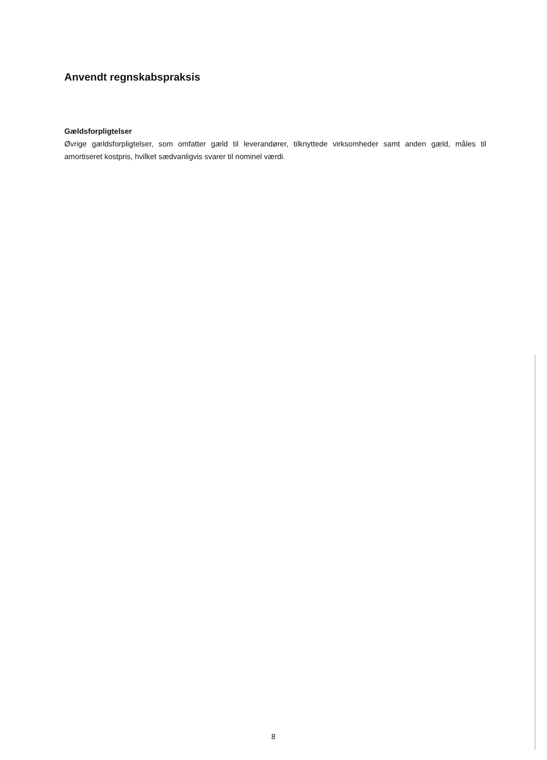Anvendt regnskabspraksis
Gældsforpligtelser
Øvrige gældsforpligtelser, som omfatter gæld til leverandører, tilknyttede virksomheder samt anden gæld, måles til amortiseret kostpris, hvilket sædvanligvis svarer til nominel værdi.
8